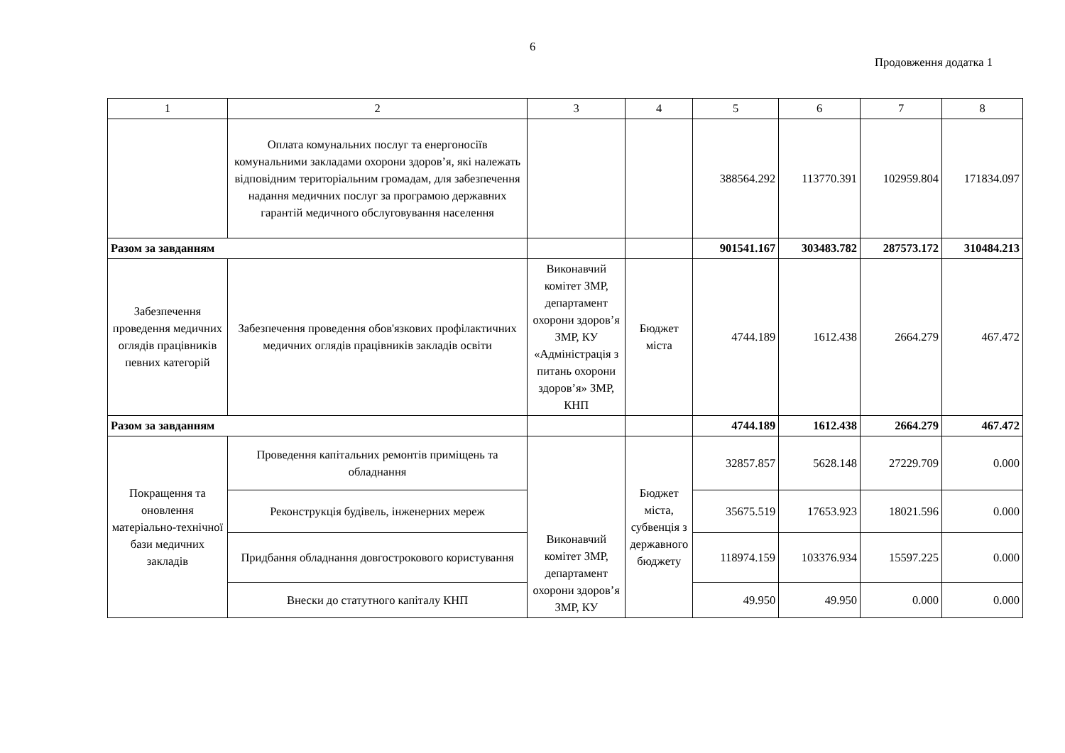6
Продовження додатка 1
| 1 | 2 | 3 | 4 | 5 | 6 | 7 | 8 |
| | Оплата комунальних послуг та енергоносіїв комунальними закладами охорони здоров’я, які належать відповідним територіальним громадам, для забезпечення надання медичних послуг за програмою державних гарантій медичного обслуговування населення | | | 388564.292 | 113770.391 | 102959.804 | 171834.097 |
| Разом за завданням | | | | 901541.167 | 303483.782 | 287573.172 | 310484.213 |
| Забезпечення проведення медичних оглядів працівників певних категорій | Забезпечення проведення обов'язкових профілактичних медичних оглядів працівників закладів освіти | Виконавчий комітет ЗМР, департамент охорони здоров’я ЗМР, КУ «Адміністрація з питань охорони здоров’я» ЗМР, КНП | Бюджет міста | 4744.189 | 1612.438 | 2664.279 | 467.472 |
| Разом за завданням | | | | 4744.189 | 1612.438 | 2664.279 | 467.472 |
| Покращення та оновлення матеріально-технічної бази медичних закладів | Проведення капітальних ремонтів приміщень та обладнання | Виконавчий комітет ЗМР, департамент охорони здоров’я ЗМР, КУ | Бюджет міста, субвенція з державного бюджету | 32857.857 | 5628.148 | 27229.709 | 0.000 |
| | Реконструкція будівель, інженерних мереж | | | 35675.519 | 17653.923 | 18021.596 | 0.000 |
| | Придбання обладнання довгострокового користування | | | 118974.159 | 103376.934 | 15597.225 | 0.000 |
| | Внески до статутного капіталу КНП | | | 49.950 | 49.950 | 0.000 | 0.000 |